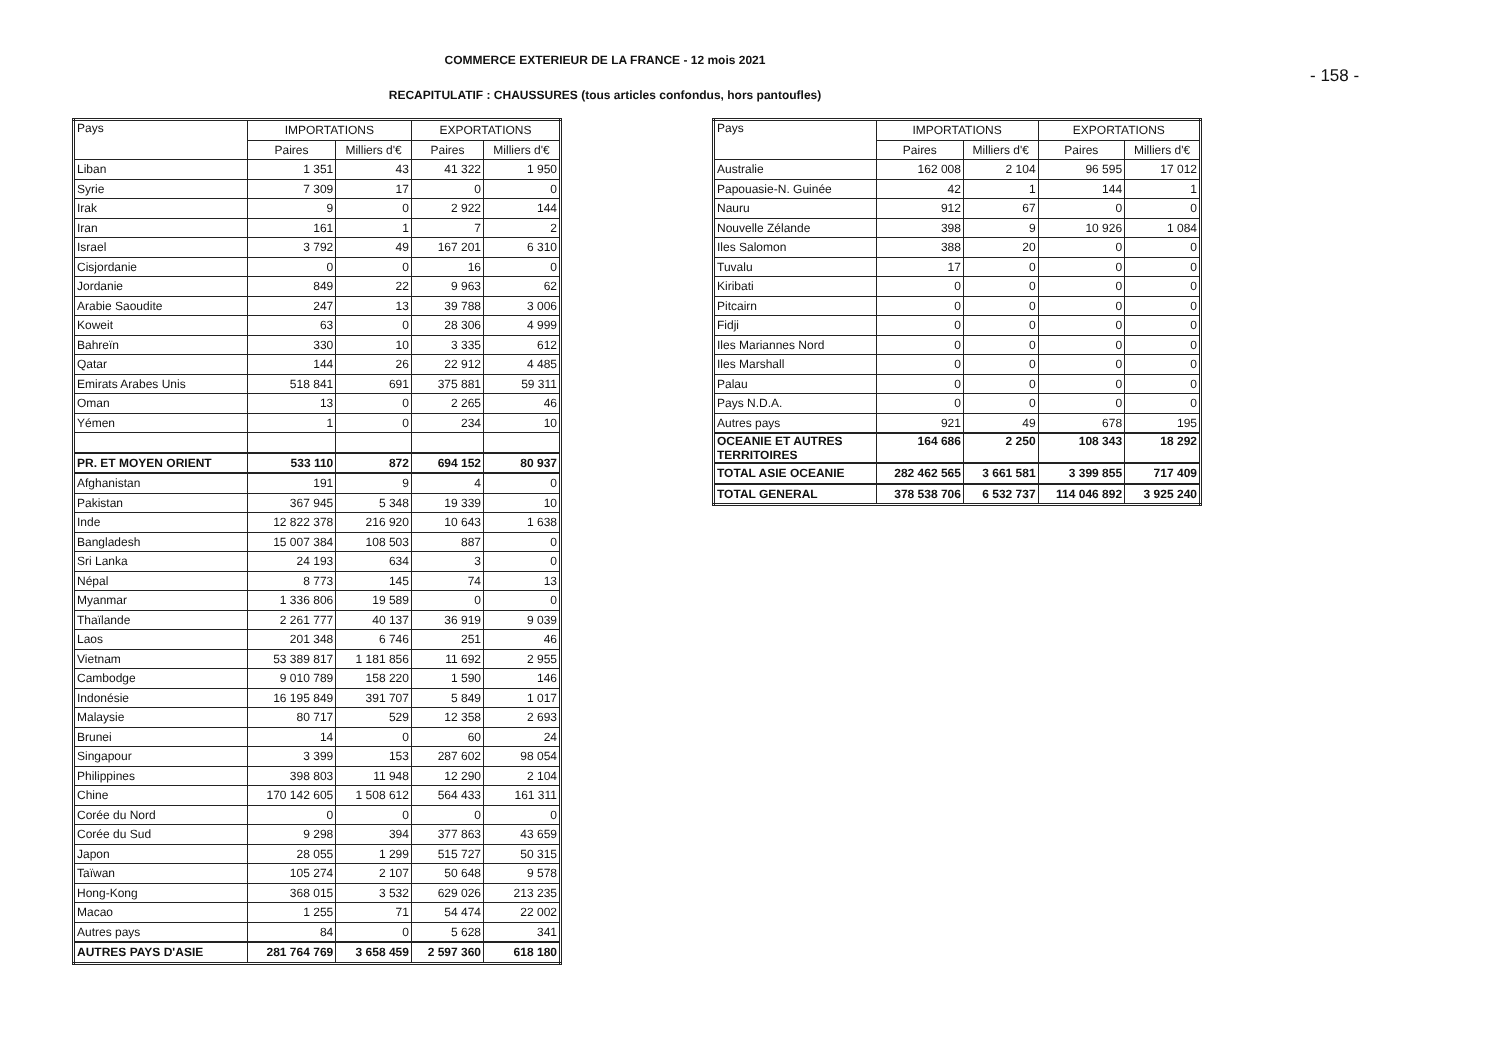COMMERCE EXTERIEUR DE LA FRANCE - 12 mois 2021
RECAPITULATIF : CHAUSSURES (tous articles confondus, hors pantoufles)
- 158 -
| Pays | IMPORTATIONS | | EXPORTATIONS | |
| --- | --- | --- | --- | --- |
| | Paires | Milliers d'€ | Paires | Milliers d'€ |
| Liban | 1 351 | 43 | 41 322 | 1 950 |
| Syrie | 7 309 | 17 | 0 | 0 |
| Irak | 9 | 0 | 2 922 | 144 |
| Iran | 161 | 1 | 7 | 2 |
| Israel | 3 792 | 49 | 167 201 | 6 310 |
| Cisjordanie | 0 | 0 | 16 | 0 |
| Jordanie | 849 | 22 | 9 963 | 62 |
| Arabie Saoudite | 247 | 13 | 39 788 | 3 006 |
| Koweit | 63 | 0 | 28 306 | 4 999 |
| Bahreïn | 330 | 10 | 3 335 | 612 |
| Qatar | 144 | 26 | 22 912 | 4 485 |
| Emirats Arabes Unis | 518 841 | 691 | 375 881 | 59 311 |
| Oman | 13 | 0 | 2 265 | 46 |
| Yémen | 1 | 0 | 234 | 10 |
| PR. ET MOYEN ORIENT | 533 110 | 872 | 694 152 | 80 937 |
| Afghanistan | 191 | 9 | 4 | 0 |
| Pakistan | 367 945 | 5 348 | 19 339 | 10 |
| Inde | 12 822 378 | 216 920 | 10 643 | 1 638 |
| Bangladesh | 15 007 384 | 108 503 | 887 | 0 |
| Sri Lanka | 24 193 | 634 | 3 | 0 |
| Népal | 8 773 | 145 | 74 | 13 |
| Myanmar | 1 336 806 | 19 589 | 0 | 0 |
| Thaïlande | 2 261 777 | 40 137 | 36 919 | 9 039 |
| Laos | 201 348 | 6 746 | 251 | 46 |
| Vietnam | 53 389 817 | 1 181 856 | 11 692 | 2 955 |
| Cambodge | 9 010 789 | 158 220 | 1 590 | 146 |
| Indonésie | 16 195 849 | 391 707 | 5 849 | 1 017 |
| Malaysie | 80 717 | 529 | 12 358 | 2 693 |
| Brunei | 14 | 0 | 60 | 24 |
| Singapour | 3 399 | 153 | 287 602 | 98 054 |
| Philippines | 398 803 | 11 948 | 12 290 | 2 104 |
| Chine | 170 142 605 | 1 508 612 | 564 433 | 161 311 |
| Corée du Nord | 0 | 0 | 0 | 0 |
| Corée du Sud | 9 298 | 394 | 377 863 | 43 659 |
| Japon | 28 055 | 1 299 | 515 727 | 50 315 |
| Taïwan | 105 274 | 2 107 | 50 648 | 9 578 |
| Hong-Kong | 368 015 | 3 532 | 629 026 | 213 235 |
| Macao | 1 255 | 71 | 54 474 | 22 002 |
| Autres pays | 84 | 0 | 5 628 | 341 |
| AUTRES PAYS D'ASIE | 281 764 769 | 3 658 459 | 2 597 360 | 618 180 |
| Pays | IMPORTATIONS | | EXPORTATIONS | |
| --- | --- | --- | --- | --- |
| | Paires | Milliers d'€ | Paires | Milliers d'€ |
| Australie | 162 008 | 2 104 | 96 595 | 17 012 |
| Papouasie-N. Guinée | 42 | 1 | 144 | 1 |
| Nauru | 912 | 67 | 0 | 0 |
| Nouvelle Zélande | 398 | 9 | 10 926 | 1 084 |
| Iles Salomon | 388 | 20 | 0 | 0 |
| Tuvalu | 17 | 0 | 0 | 0 |
| Kiribati | 0 | 0 | 0 | 0 |
| Pitcairn | 0 | 0 | 0 | 0 |
| Fidji | 0 | 0 | 0 | 0 |
| Iles Mariannes Nord | 0 | 0 | 0 | 0 |
| Iles Marshall | 0 | 0 | 0 | 0 |
| Palau | 0 | 0 | 0 | 0 |
| Pays N.D.A. | 0 | 0 | 0 | 0 |
| Autres pays | 921 | 49 | 678 | 195 |
| OCEANIE ET AUTRES TERRITOIRES | 164 686 | 2 250 | 108 343 | 18 292 |
| TOTAL ASIE OCEANIE | 282 462 565 | 3 661 581 | 3 399 855 | 717 409 |
| TOTAL GENERAL | 378 538 706 | 6 532 737 | 114 046 892 | 3 925 240 |